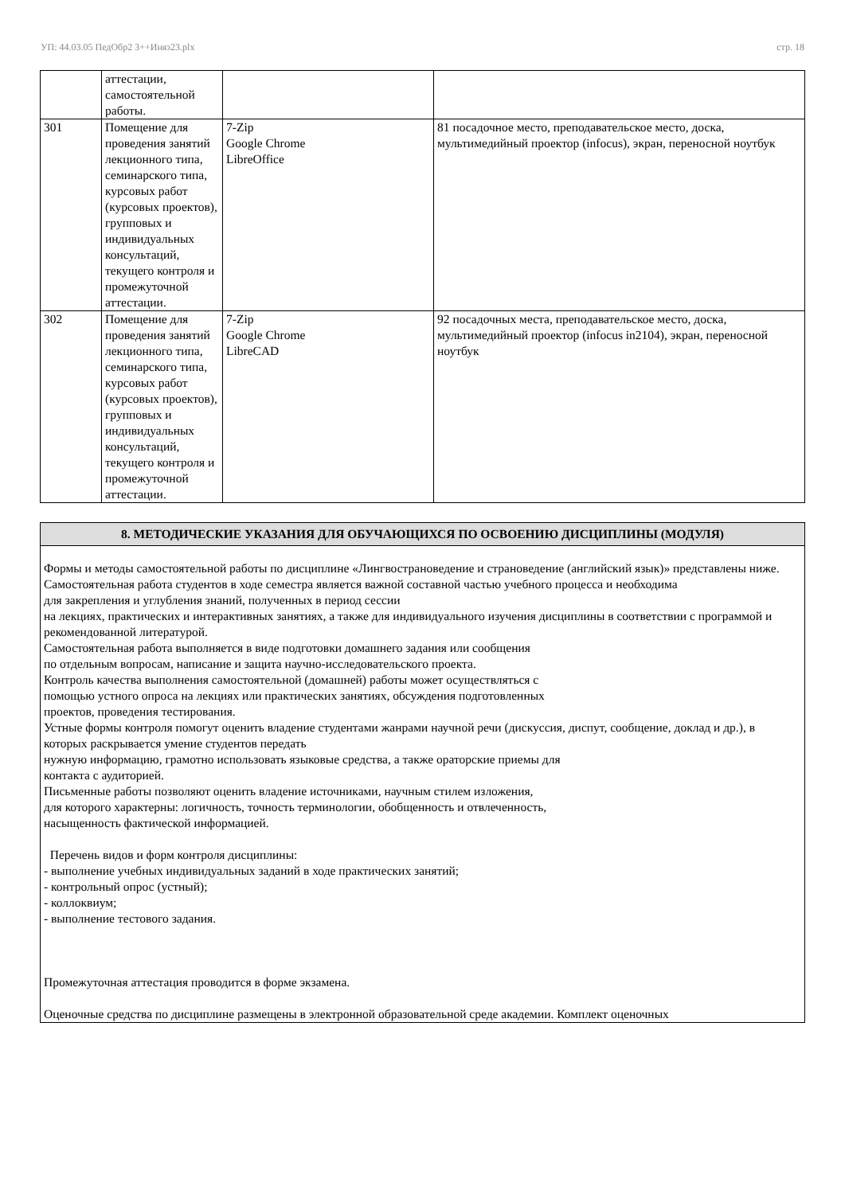УП: 44.03.05 ПедОбр2 3++Иняз23.plx стр. 18
| | аттестации, самостоятельной работы. | | |
| 301 | Помещение для проведения занятий лекционного типа, семинарского типа, курсовых работ (курсовых проектов), групповых и индивидуальных консультаций, текущего контроля и промежуточной аттестации. | 7-Zip Google Chrome LibreOffice | 81 посадочное место, преподавательское место, доска, мультимедийный проектор (infocus), экран, переносной ноутбук |
| 302 | Помещение для проведения занятий лекционного типа, семинарского типа, курсовых работ (курсовых проектов), групповых и индивидуальных консультаций, текущего контроля и промежуточной аттестации. | 7-Zip Google Chrome LibreCAD | 92 посадочных места, преподавательское место, доска, мультимедийный проектор (infocus in2104), экран, переносной ноутбук |
8. МЕТОДИЧЕСКИЕ УКАЗАНИЯ ДЛЯ ОБУЧАЮЩИХСЯ ПО ОСВОЕНИЮ ДИСЦИПЛИНЫ (МОДУЛЯ)
Формы и методы самостоятельной работы по дисциплине «Лингвострановедение и страноведение (английский язык)» представлены ниже.
Самостоятельная работа студентов в ходе семестра является важной составной частью учебного процесса и необходима
для закрепления и углубления знаний, полученных в период сессии
на лекциях, практических и интерактивных занятиях, а также для индивидуального изучения дисциплины в соответствии с программой и рекомендованной литературой.
Самостоятельная работа выполняется в виде подготовки домашнего задания или сообщения
по отдельным вопросам, написание и защита научно-исследовательского проекта.
Контроль качества выполнения самостоятельной (домашней) работы может осуществляться с
помощью устного опроса на лекциях или практических занятиях, обсуждения подготовленных
проектов, проведения тестирования.
Устные формы контроля помогут оценить владение студентами жанрами научной речи (дискуссия, диспут, сообщение, доклад и др.), в которых раскрывается умение студентов передать
нужную информацию, грамотно использовать языковые средства, а также ораторские приемы для
контакта с аудиторией.
Письменные работы позволяют оценить владение источниками, научным стилем изложения,
для которого характерны: логичность, точность терминологии, обобщенность и отвлеченность,
насыщенность фактической информацией.
Перечень видов и форм контроля дисциплины:
- выполнение учебных индивидуальных заданий в ходе практических занятий;
- контрольный опрос (устный);
- коллоквиум;
- выполнение тестового задания.
Промежуточная аттестация проводится в форме экзамена.
Оценочные средства по дисциплине размещены в электронной образовательной среде академии. Комплект оценочных